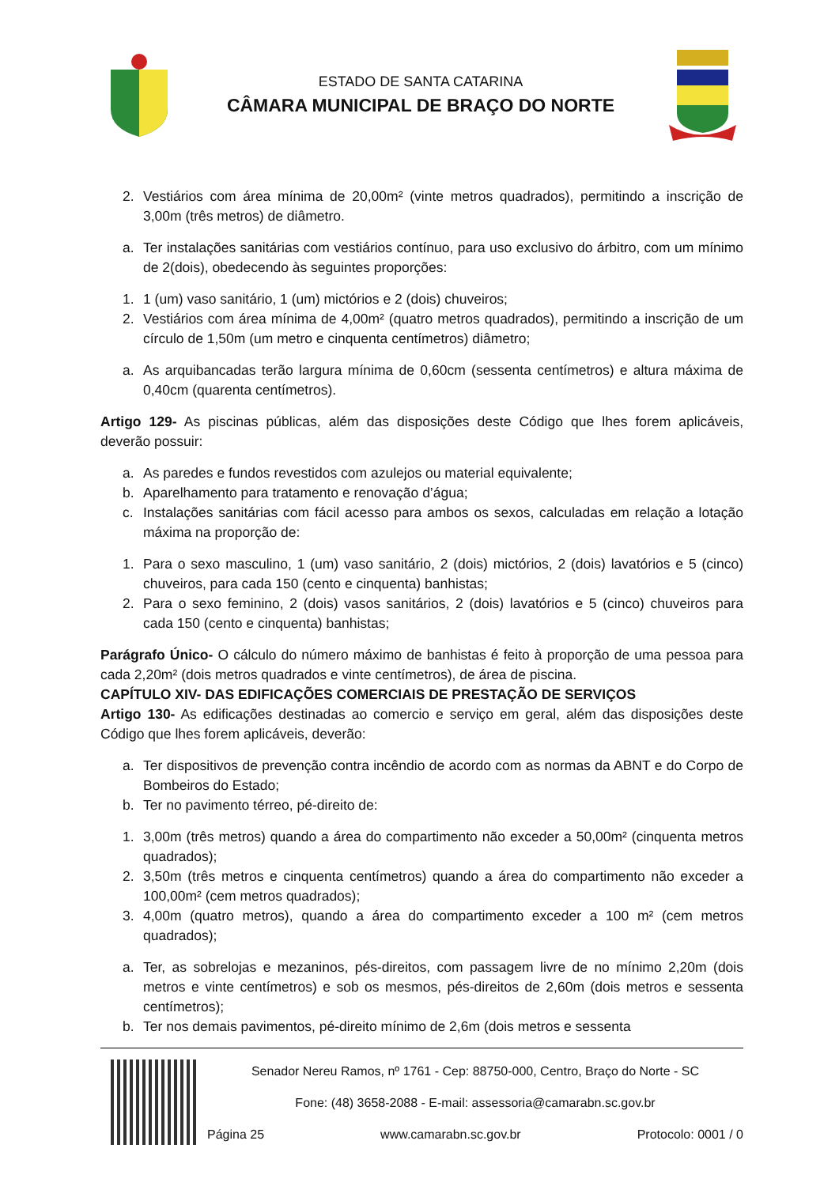ESTADO DE SANTA CATARINA
CÂMARA MUNICIPAL DE BRAÇO DO NORTE
2. Vestiários com área mínima de 20,00m² (vinte metros quadrados), permitindo a inscrição de 3,00m (três metros) de diâmetro.
a. Ter instalações sanitárias com vestiários contínuo, para uso exclusivo do árbitro, com um mínimo de 2(dois), obedecendo às seguintes proporções:
1. 1 (um) vaso sanitário, 1 (um) mictórios e 2 (dois) chuveiros;
2. Vestiários com área mínima de 4,00m² (quatro metros quadrados), permitindo a inscrição de um círculo de 1,50m (um metro e cinquenta centímetros) diâmetro;
a. As arquibancadas terão largura mínima de 0,60cm (sessenta centímetros) e altura máxima de 0,40cm (quarenta centímetros).
Artigo 129- As piscinas públicas, além das disposições deste Código que lhes forem aplicáveis, deverão possuir:
a. As paredes e fundos revestidos com azulejos ou material equivalente;
b. Aparelhamento para tratamento e renovação d’água;
c. Instalações sanitárias com fácil acesso para ambos os sexos, calculadas em relação a lotação máxima na proporção de:
1. Para o sexo masculino, 1 (um) vaso sanitário, 2 (dois) mictórios, 2 (dois) lavatórios e 5 (cinco) chuveiros, para cada 150 (cento e cinquenta) banhistas;
2. Para o sexo feminino, 2 (dois) vasos sanitários, 2 (dois) lavatórios e 5 (cinco) chuveiros para cada 150 (cento e cinquenta) banhistas;
Parágrafo Único- O cálculo do número máximo de banhistas é feito à proporção de uma pessoa para cada 2,20m² (dois metros quadrados e vinte centímetros), de área de piscina.
CAPÍTULO XIV- DAS EDIFICAÇÕES COMERCIAIS DE PRESTAÇÃO DE SERVIÇOS
Artigo 130- As edificações destinadas ao comercio e serviço em geral, além das disposições deste Código que lhes forem aplicáveis, deverão:
a. Ter dispositivos de prevenção contra incêndio de acordo com as normas da ABNT e do Corpo de Bombeiros do Estado;
b. Ter no pavimento térreo, pé-direito de:
1. 3,00m (três metros) quando a área do compartimento não exceder a 50,00m² (cinquenta metros quadrados);
2. 3,50m (três metros e cinquenta centímetros) quando a área do compartimento não exceder a 100,00m² (cem metros quadrados);
3. 4,00m (quatro metros), quando a área do compartimento exceder a 100 m² (cem metros quadrados);
a. Ter, as sobrelojas e mezaninos, pés-direitos, com passagem livre de no mínimo 2,20m (dois metros e vinte centímetros) e sob os mesmos, pés-direitos de 2,60m (dois metros e sessenta centímetros);
b. Ter nos demais pavimentos, pé-direito mínimo de 2,6m (dois metros e sessenta
Senador Nereu Ramos, nº 1761 - Cep: 88750-000, Centro, Braço do Norte - SC
Fone: (48) 3658-2088 - E-mail: assessoria@camarabn.sc.gov.br
Página 25 www.camarabn.sc.gov.br Protocolo: 0001 / 0